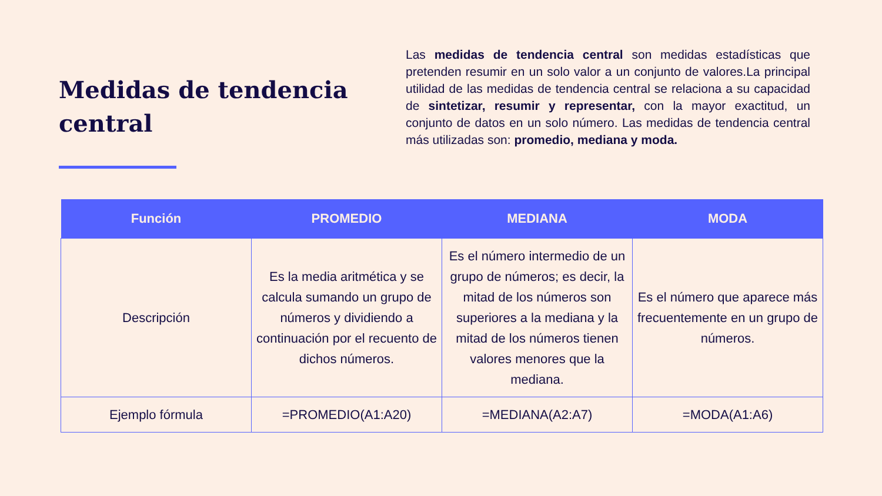Medidas de tendencia central
Las medidas de tendencia central son medidas estadísticas que pretenden resumir en un solo valor a un conjunto de valores.La principal utilidad de las medidas de tendencia central se relaciona a su capacidad de sintetizar, resumir y representar, con la mayor exactitud, un conjunto de datos en un solo número. Las medidas de tendencia central más utilizadas son: promedio, mediana y moda.
| Función | PROMEDIO | MEDIANA | MODA |
| --- | --- | --- | --- |
| Descripción | Es la media aritmética y se calcula sumando un grupo de números y dividiendo a continuación por el recuento de dichos números. | Es el número intermedio de un grupo de números; es decir, la mitad de los números son superiores a la mediana y la mitad de los números tienen valores menores que la mediana. | Es el número que aparece más frecuentemente en un grupo de números. |
| Ejemplo fórmula | =PROMEDIO(A1:A20) | =MEDIANA(A2:A7) | =MODA(A1:A6) |